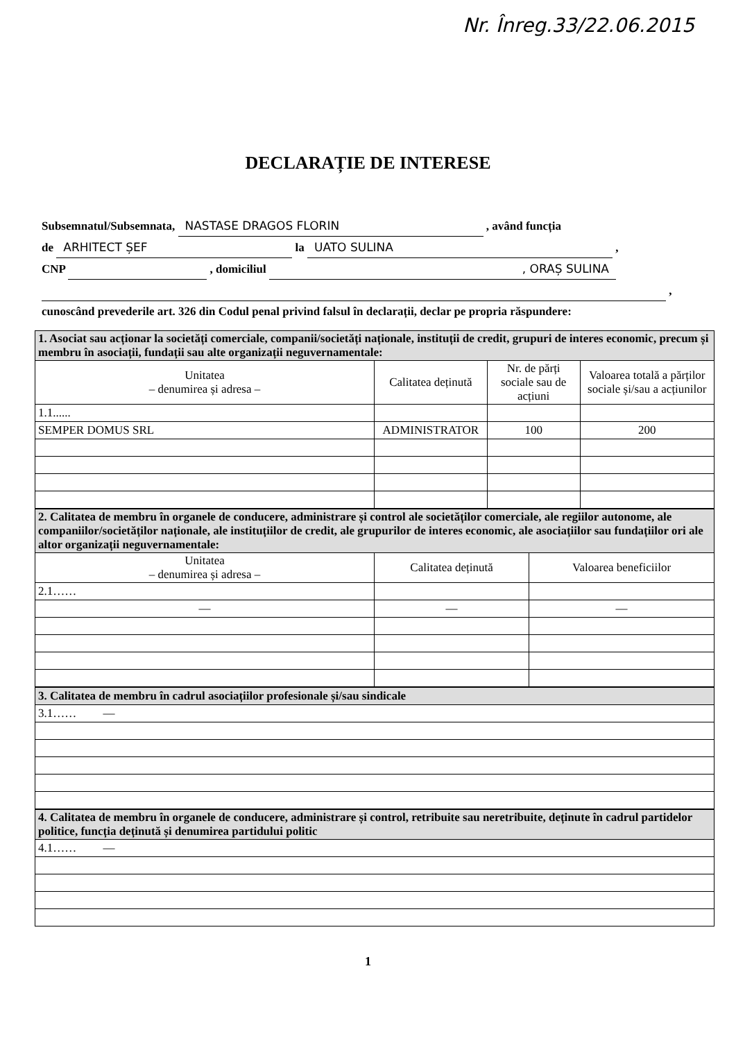Nr. Înreg.33/22.06.2015
DECLARAȚIE DE INTERESE
Subsemnatul/Subsemnata, NASTASE DRAGOS FLORIN , având funcția
de ARHITECT ȘEF la UATO SULINA ,
CNP , domiciliul , ORAȘ SULINA
,
cunoscând prevederile art. 326 din Codul penal privind falsul în declarații, declar pe propria răspundere:
| 1. Asociat sau acționar la societăți comerciale, companii/societăți naționale, instituții de credit, grupuri de interes economic, precum și membru în asociații, fundații sau alte organizații neguvernamentale: | | | |
| Unitatea – denumirea și adresa – | Calitatea deținută | Nr. de părți sociale sau de acțiuni | Valoarea totală a părților sociale și/sau a acțiunilor |
| 1.1...... | | | |
| SEMPER DOMUS SRL | ADMINISTRATOR | 100 | 200 |
| 2. Calitatea de membru în organele de conducere, administrare și control ale societăților comerciale, ale regiilor autonome, ale companiilor/societăților naționale, ale instituțiilor de credit, ale grupurilor de interes economic, ale asociațiilor sau fundațiilor ori ale altor organizații neguvernamentale: | | |
| Unitatea – denumirea și adresa – | Calitatea deținută | Valoarea beneficiilor |
| 2.1…… | | |
| — | — | — |
| 3. Calitatea de membru în cadrul asociațiilor profesionale și/sau sindicale |
| 3.1…… — |
| 4. Calitatea de membru în organele de conducere, administrare și control, retribuite sau neretribuite, deținute în cadrul partidelor politice, funcția deținută și denumirea partidului politic |
| 4.1…… — |
1